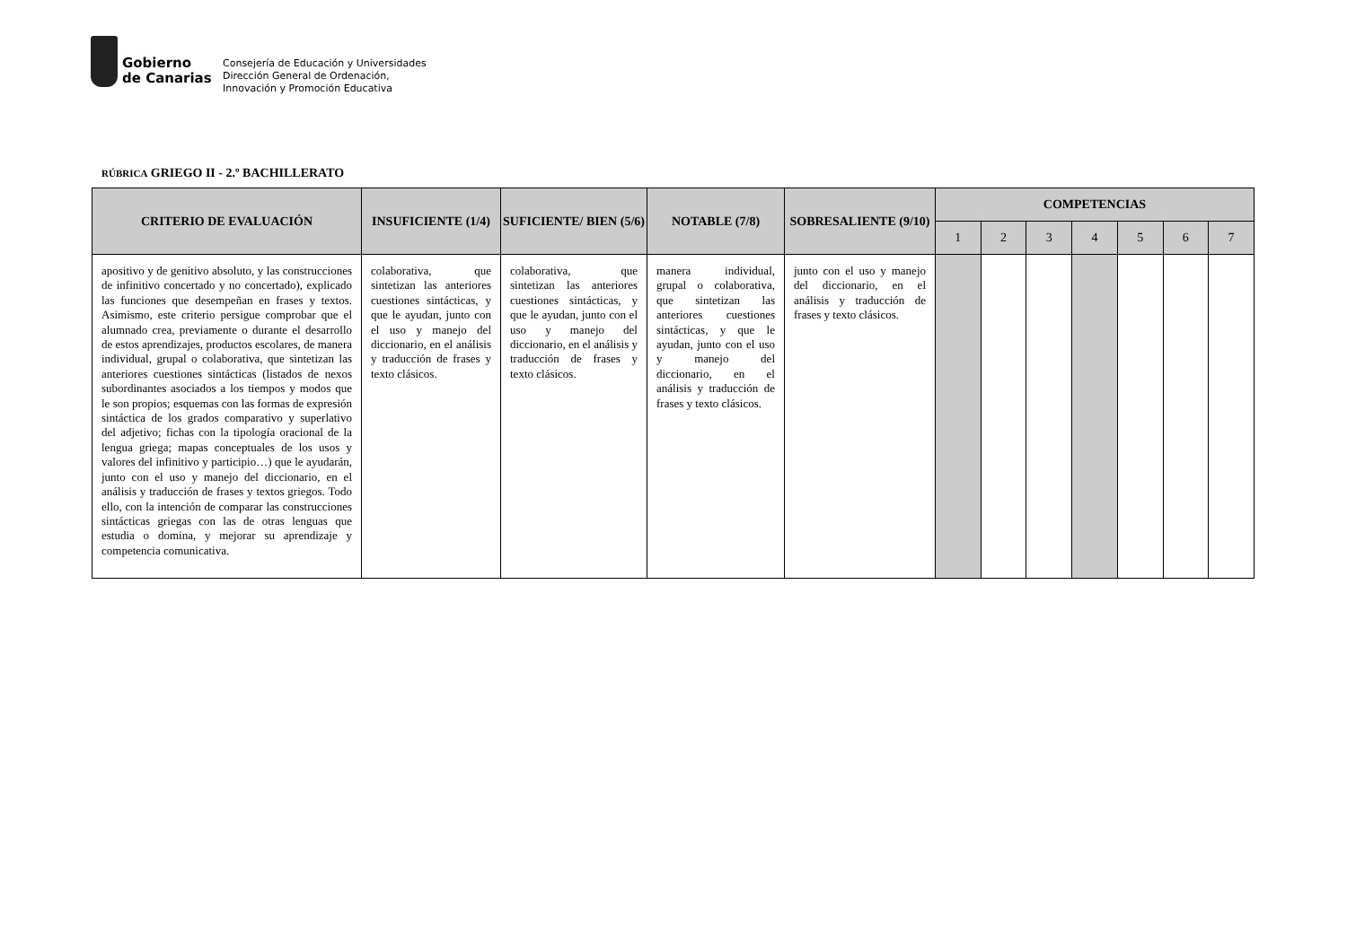Gobierno
de Canarias
Consejería de Educación y Universidades
Dirección General de Ordenación,
Innovación y Promoción Educativa
RÚBRICA GRIEGO II - 2.º BACHILLERATO
| CRITERIO DE EVALUACIÓN | INSUFICIENTE (1/4) | SUFICIENTE/ BIEN (5/6) | NOTABLE (7/8) | SOBRESALIENTE (9/10) | COMPETENCIAS | | | | | | |
| --- | --- | --- | --- | --- | --- | --- | --- | --- | --- | --- | --- |
| | | | | | 1 | 2 | 3 | 4 | 5 | 6 | 7 |
| apositivo y de genitivo absoluto, y las construcciones de infinitivo concertado y no concertado), explicado las funciones que desempeñan en frases y textos. Asimismo, este criterio persigue comprobar que el alumnado crea, previamente o durante el desarrollo de estos aprendizajes, productos escolares, de manera individual, grupal o colaborativa, que sintetizan las anteriores cuestiones sintácticas (listados de nexos subordinantes asociados a los tiempos y modos que le son propios; esquemas con las formas de expresión sintáctica de los grados comparativo y superlativo del adjetivo; fichas con la tipología oracional de la lengua griega; mapas conceptuales de los usos y valores del infinitivo y participio…) que le ayudarán, junto con el uso y manejo del diccionario, en el análisis y traducción de frases y textos griegos. Todo ello, con la intención de comparar las construcciones sintácticas griegas con las de otras lenguas que estudia o domina, y mejorar su aprendizaje y competencia comunicativa. | colaborativa, que sintetizan las anteriores cuestiones sintácticas, y que le ayudan, junto con el uso y manejo del diccionario, en el análisis y traducción de frases y texto clásicos. | colaborativa, que sintetizan las anteriores cuestiones sintácticas, y que le ayudan, junto con el uso y manejo del diccionario, en el análisis y traducción de frases y texto clásicos. | manera individual, grupal o colaborativa, que sintetizan las anteriores cuestiones sintácticas, y que le ayudan, junto con el uso y manejo del diccionario, en el análisis y traducción de frases y texto clásicos. | junto con el uso y manejo del diccionario, en el análisis y traducción de frases y texto clásicos. | | | | | | | |